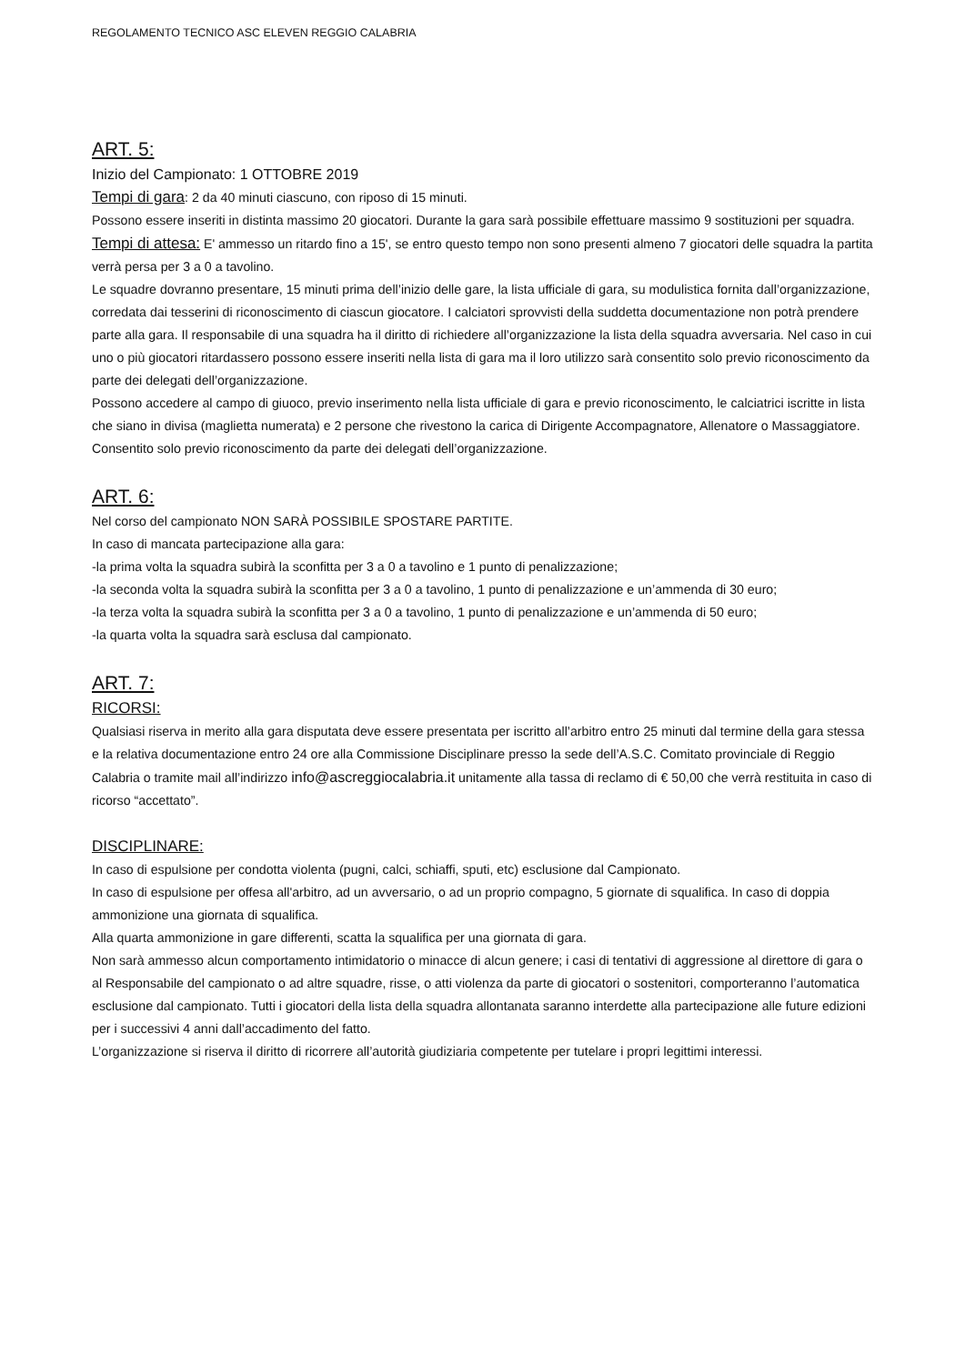REGOLAMENTO TECNICO ASC ELEVEN REGGIO CALABRIA
ART. 5:
Inizio del Campionato: 1 OTTOBRE 2019
Tempi di gara
: 2 da 40 minuti ciascuno, con riposo di 15 minuti.
Possono essere inseriti in distinta massimo 20 giocatori. Durante la gara sarà possibile effettuare massimo 9 sostituzioni per squadra.
Tempi di attesa:
E' ammesso un ritardo fino a 15', se entro questo tempo non sono presenti almeno 7 giocatori delle squadra la partita verrà persa per 3 a 0 a tavolino.
Le squadre dovranno presentare, 15 minuti prima dell’inizio delle gare, la lista ufficiale di gara, su modulistica fornita dall’organizzazione, corredata dai tesserini di riconoscimento di ciascun giocatore. I calciatori sprovvisti della suddetta documentazione non potrà prendere parte alla gara. Il responsabile di una squadra ha il diritto di richiedere all’organizzazione la lista della squadra avversaria. Nel caso in cui uno o più giocatori ritardassero possono essere inseriti nella lista di gara ma il loro utilizzo sarà consentito solo previo riconoscimento da parte dei delegati dell’organizzazione.
Possono accedere al campo di giuoco, previo inserimento nella lista ufficiale di gara e previo riconoscimento, le calciatrici iscritte in lista che siano in divisa (maglietta numerata) e 2 persone che rivestono la carica di Dirigente Accompagnatore, Allenatore o Massaggiatore. Consentito solo previo riconoscimento da parte dei delegati dell’organizzazione.
ART. 6:
Nel corso del campionato NON SARÀ POSSIBILE SPOSTARE PARTITE.
In caso di mancata partecipazione alla gara:
-la prima volta la squadra subirà la sconfitta per 3 a 0 a tavolino e 1 punto di penalizzazione;
-la seconda volta la squadra subirà la sconfitta per 3 a 0 a tavolino, 1 punto di penalizzazione e un’ammenda di 30 euro;
-la terza volta la squadra subirà la sconfitta per 3 a 0 a tavolino, 1 punto di penalizzazione e un’ammenda di 50 euro;
-la quarta volta la squadra sarà esclusa dal campionato.
ART. 7:
RICORSI:
Qualsiasi riserva in merito alla gara disputata deve essere presentata per iscritto all’arbitro entro 25 minuti dal termine della gara stessa e la relativa documentazione entro 24 ore alla Commissione Disciplinare presso la sede dell’A.S.C. Comitato provinciale di Reggio Calabria o tramite mail all’indirizzo info@ascreggiocalabria.it unitamente alla tassa di reclamo di € 50,00 che verrà restituita in caso di ricorso “accettato”.
DISCIPLINARE:
In caso di espulsione per condotta violenta (pugni, calci, schiaffi, sputi, etc) esclusione dal Campionato.
In caso di espulsione per offesa all'arbitro, ad un avversario, o ad un proprio compagno, 5 giornate di squalifica. In caso di doppia ammonizione una giornata di squalifica.
Alla quarta ammonizione in gare differenti, scatta la squalifica per una giornata di gara.
Non sarà ammesso alcun comportamento intimidatorio o minacce di alcun genere; i casi di tentativi di aggressione al direttore di gara o al Responsabile del campionato o ad altre squadre, risse, o atti violenza da parte di giocatori o sostenitori, comporteranno l’automatica esclusione dal campionato. Tutti i giocatori della lista della squadra allontanata saranno interdette alla partecipazione alle future edizioni per i successivi 4 anni dall’accadimento del fatto.
L’organizzazione si riserva il diritto di ricorrere all’autorità giudiziaria competente per tutelare i propri legittimi interessi.